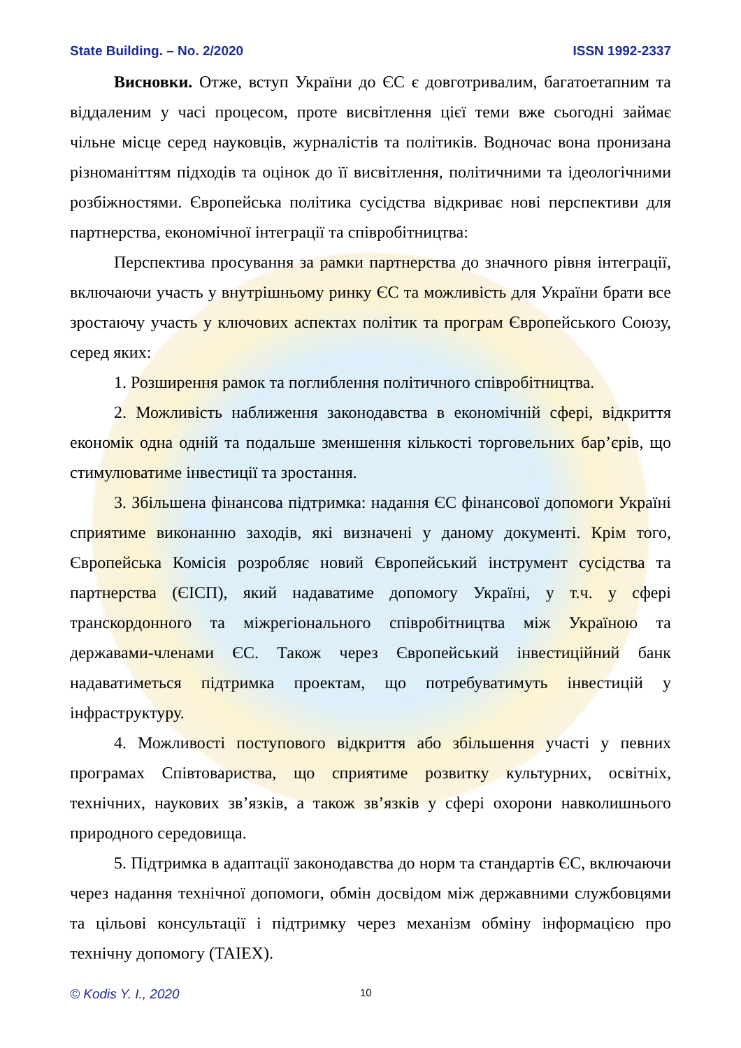State Building. – No. 2/2020 ISSN 1992-2337
Висновки. Отже, вступ України до ЄС є довготривалим, багатоетапним та віддаленим у часі процесом, проте висвітлення цієї теми вже сьогодні займає чільне місце серед науковців, журналістів та політиків. Водночас вона пронизана різноманіттям підходів та оцінок до її висвітлення, політичними та ідеологічними розбіжностями. Європейська політика сусідства відкриває нові перспективи для партнерства, економічної інтеграції та співробітництва:
Перспектива просування за рамки партнерства до значного рівня інтеграції, включаючи участь у внутрішньому ринку ЄС та можливість для України брати все зростаючу участь у ключових аспектах політик та програм Європейського Союзу, серед яких:
1. Розширення рамок та поглиблення політичного співробітництва.
2. Можливість наближення законодавства в економічній сфері, відкриття економік одна одній та подальше зменшення кількості торговельних бар’єрів, що стимулюватиме інвестиції та зростання.
3. Збільшена фінансова підтримка: надання ЄС фінансової допомоги Україні сприятиме виконанню заходів, які визначені у даному документі. Крім того, Європейська Комісія розробляє новий Європейський інструмент сусідства та партнерства (ЄІСП), який надаватиме допомогу Україні, у т.ч. у сфері транскордонного та міжрегіонального співробітництва між Україною та державами-членами ЄС. Також через Європейський інвестиційний банк надаватиметься підтримка проектам, що потребуватимуть інвестицій у інфраструктуру.
4. Можливості поступового відкриття або збільшення участі у певних програмах Співтовариства, що сприятиме розвитку культурних, освітніх, технічних, наукових зв’язків, а також зв’язків у сфері охорони навколишнього природного середовища.
5. Підтримка в адаптації законодавства до норм та стандартів ЄС, включаючи через надання технічної допомоги, обмін досвідом між державними службовцями та цільові консультації і підтримку через механізм обміну інформацією про технічну допомогу (TAIEX).
© Kodis Y. I., 2020 10